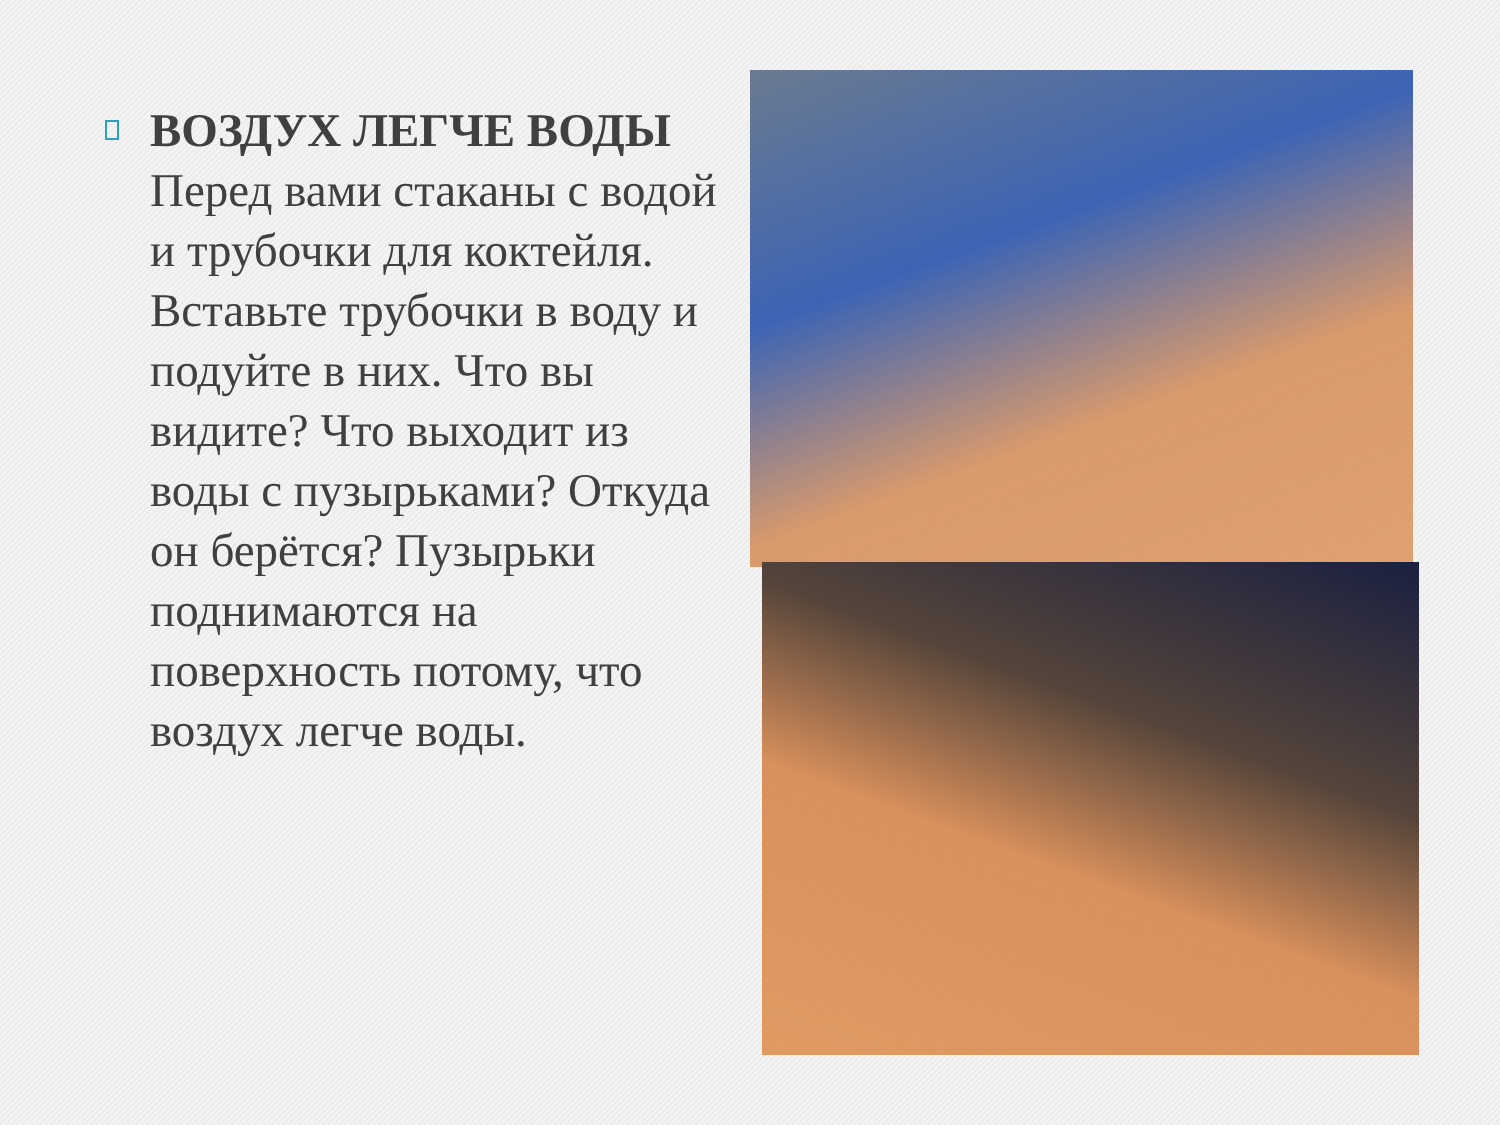ВОЗДУХ ЛЕГЧЕ ВОДЫ Перед вами стаканы с водой и трубочки для коктейля. Вставьте трубочки в воду и подуйте в них. Что вы видите? Что выходит из воды с пузырьками? Откуда он берётся? Пузырьки поднимаются на поверхность потому, что воздух легче воды.